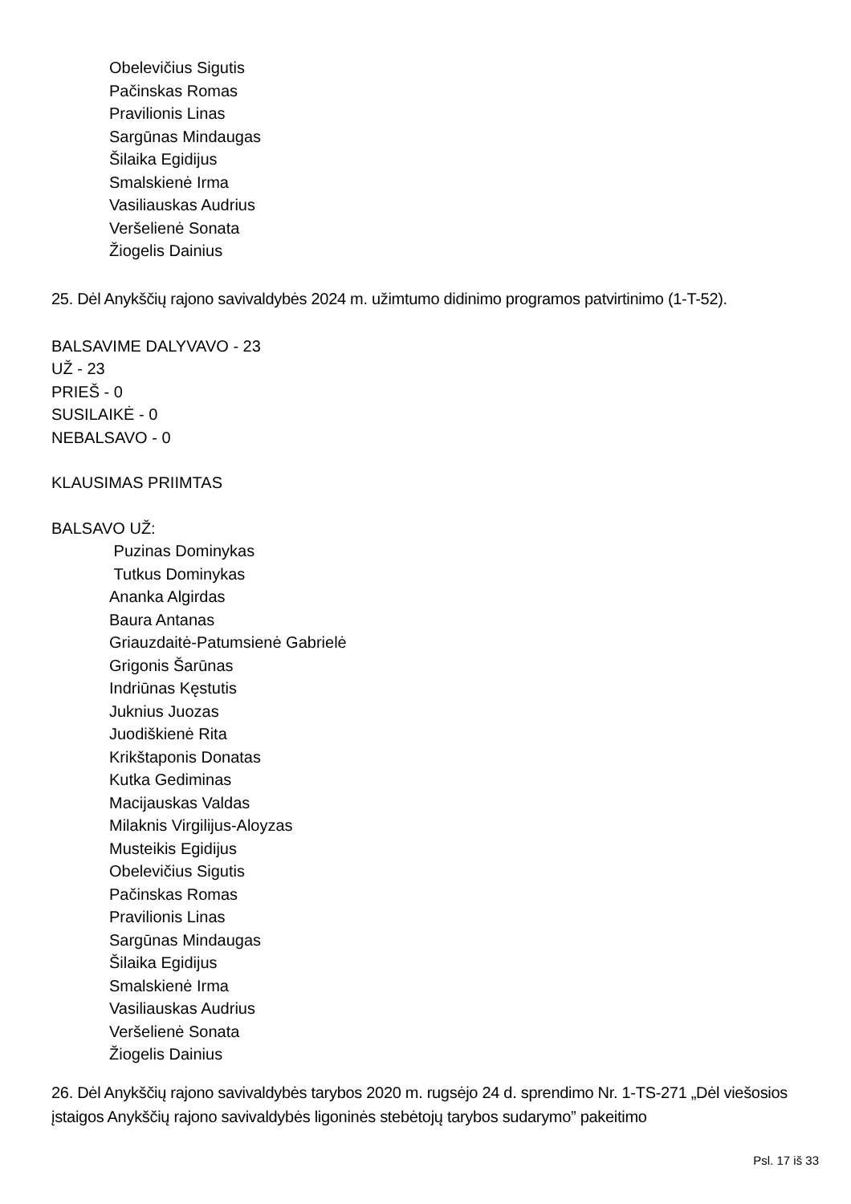Obelevičius Sigutis
Pačinskas Romas
Pravilionis Linas
Sargūnas Mindaugas
Šilaika Egidijus
Smalskienė Irma
Vasiliauskas Audrius
Veršelienė Sonata
Žiogelis Dainius
25. Dėl Anykščių rajono savivaldybės 2024 m. užimtumo didinimo programos patvirtinimo (1-T-52).
BALSAVIME DALYVAVO - 23
UŽ - 23
PRIEŠ - 0
SUSILAIKĖ - 0
NEBALSAVO - 0
KLAUSIMAS PRIIMTAS
BALSAVO UŽ:
Puzinas Dominykas
Tutkus Dominykas
Ananka Algirdas
Baura Antanas
Griauzdaitė-Patumsienė Gabrielė
Grigonis Šarūnas
Indriūnas Kęstutis
Juknius Juozas
Juodiškienė Rita
Krikštaponis Donatas
Kutka Gediminas
Macijauskas Valdas
Milaknis Virgilijus-Aloyzas
Musteikis Egidijus
Obelevičius Sigutis
Pačinskas Romas
Pravilionis Linas
Sargūnas Mindaugas
Šilaika Egidijus
Smalskienė Irma
Vasiliauskas Audrius
Veršelienė Sonata
Žiogelis Dainius
26. Dėl Anykščių rajono savivaldybės tarybos 2020 m. rugsėjo 24 d. sprendimo Nr. 1-TS-271 „Dėl viešosios įstaigos Anykščių rajono savivaldybės ligoninės stebėtojų tarybos sudarymo” pakeitimo
Psl. 17 iš 33